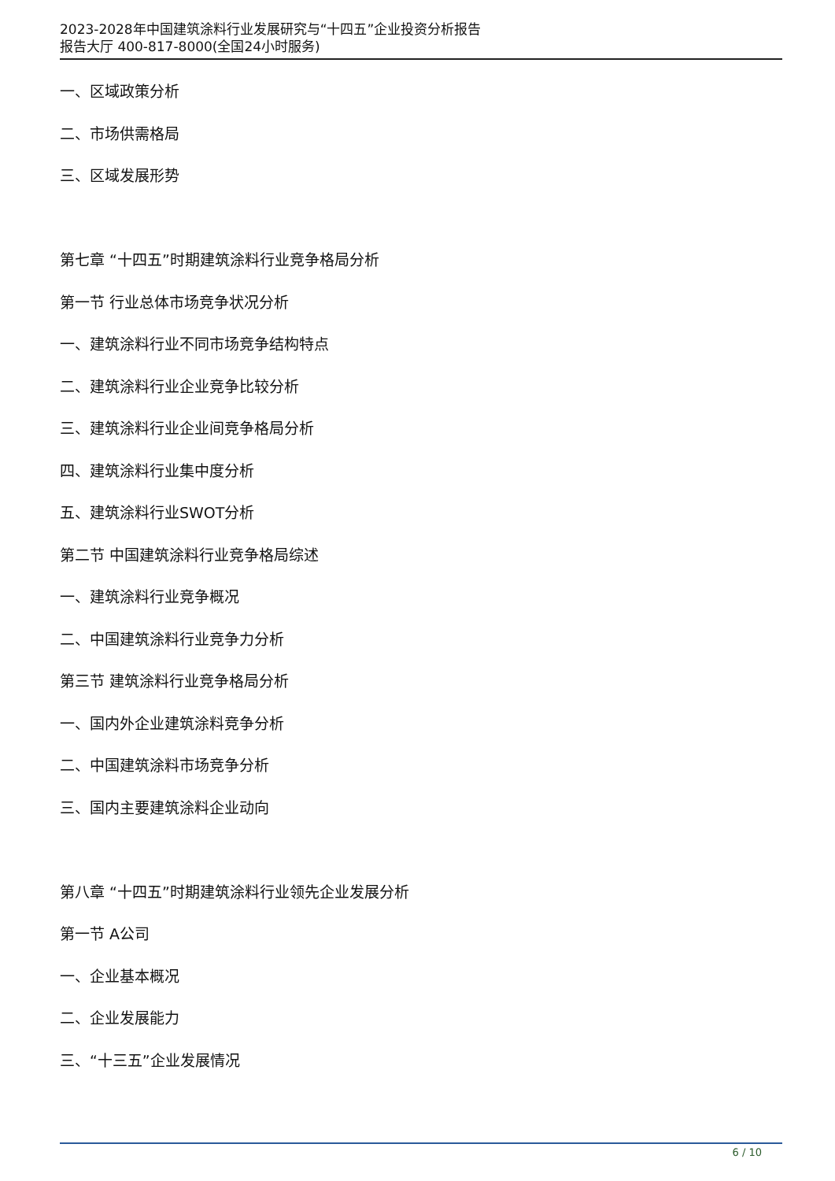2023-2028年中国建筑涂料行业发展研究与“十四五”企业投资分析报告
报告大厅 400-817-8000(全国24小时服务)
一、区域政策分析
二、市场供需格局
三、区域发展形势
第七章 “十四五”时期建筑涂料行业竞争格局分析
第一节 行业总体市场竞争状况分析
一、建筑涂料行业不同市场竞争结构特点
二、建筑涂料行业企业竞争比较分析
三、建筑涂料行业企业间竞争格局分析
四、建筑涂料行业集中度分析
五、建筑涂料行业SWOT分析
第二节 中国建筑涂料行业竞争格局综述
一、建筑涂料行业竞争概况
二、中国建筑涂料行业竞争力分析
第三节 建筑涂料行业竞争格局分析
一、国内外企业建筑涂料竞争分析
二、中国建筑涂料市场竞争分析
三、国内主要建筑涂料企业动向
第八章 “十四五”时期建筑涂料行业领先企业发展分析
第一节 A公司
一、企业基本概况
二、企业发展能力
三、“十三五”企业发展情况
6 / 10